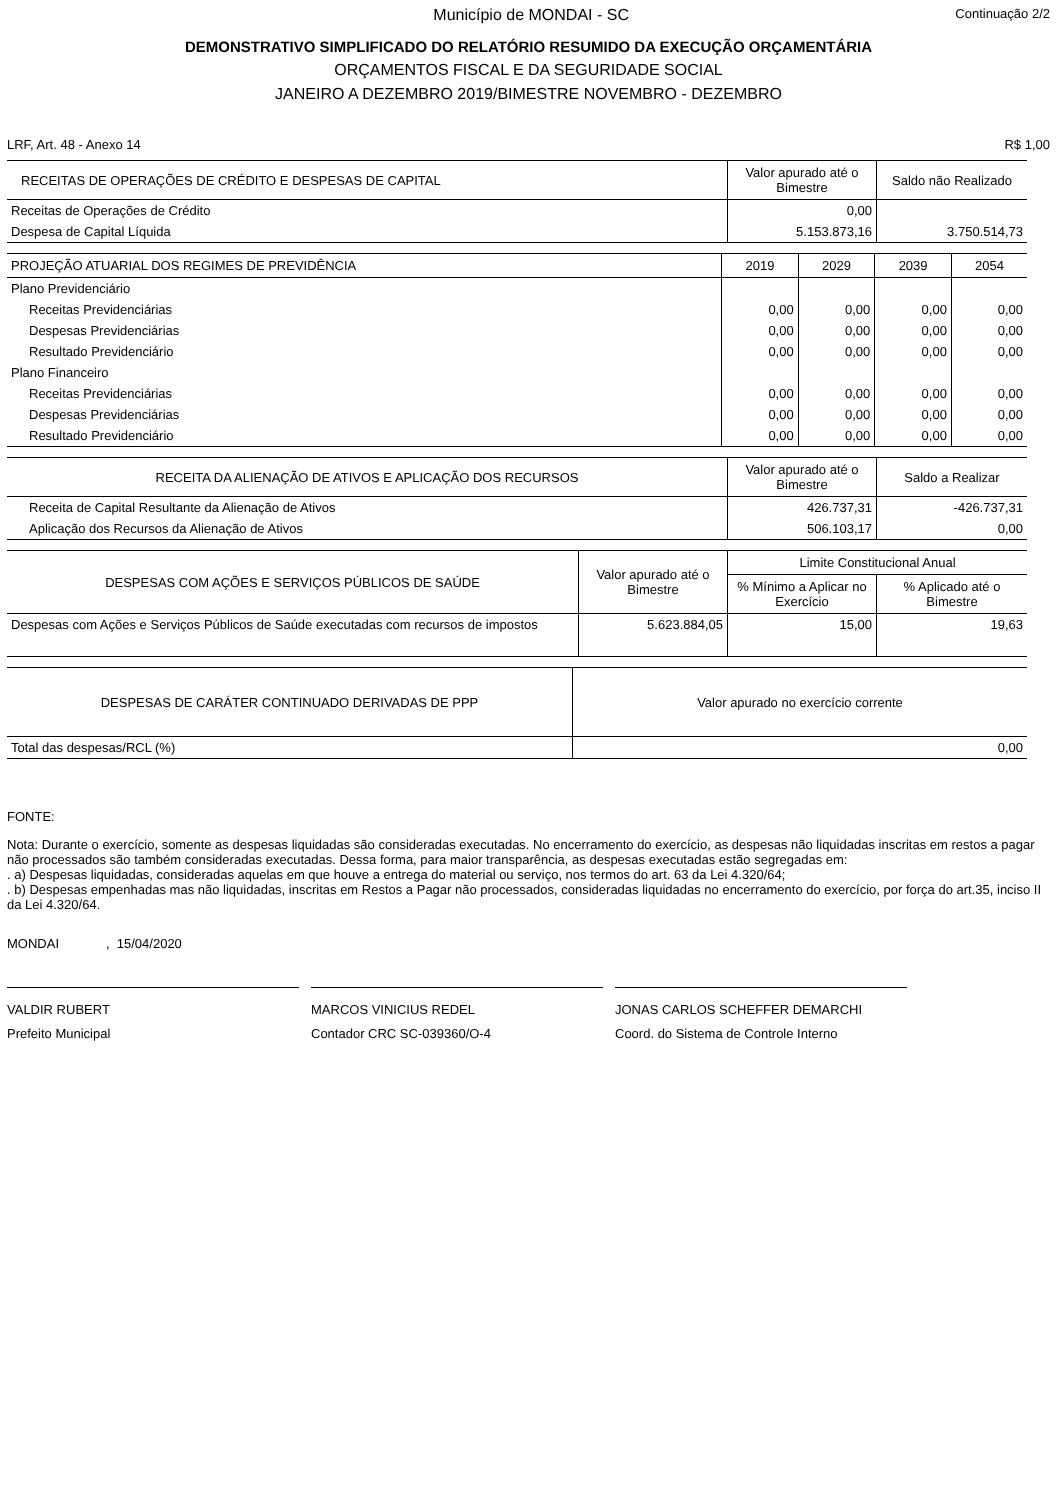Município de MONDAI - SC
Continuação 2/2
DEMONSTRATIVO SIMPLIFICADO DO RELATÓRIO RESUMIDO DA EXECUÇÃO ORÇAMENTÁRIA
ORÇAMENTOS FISCAL E DA SEGURIDADE SOCIAL
JANEIRO A DEZEMBRO 2019/BIMESTRE NOVEMBRO - DEZEMBRO
LRF, Art. 48 - Anexo 14 R$ 1,00
| RECEITAS DE OPERAÇÕES DE CRÉDITO E DESPESAS DE CAPITAL | Valor apurado até o Bimestre | Saldo não Realizado |
| --- | --- | --- |
| Receitas de Operações de Crédito | 0,00 | |
| Despesa de Capital Líquida | 5.153.873,16 | 3.750.514,73 |
| PROJEÇÃO ATUARIAL DOS REGIMES DE PREVIDÊNCIA | 2019 | 2029 | 2039 | 2054 |
| --- | --- | --- | --- | --- |
| Plano Previdenciário | | | | |
| Receitas Previdenciárias | 0,00 | 0,00 | 0,00 | 0,00 |
| Despesas Previdenciárias | 0,00 | 0,00 | 0,00 | 0,00 |
| Resultado Previdenciário | 0,00 | 0,00 | 0,00 | 0,00 |
| Plano Financeiro | | | | |
| Receitas Previdenciárias | 0,00 | 0,00 | 0,00 | 0,00 |
| Despesas Previdenciárias | 0,00 | 0,00 | 0,00 | 0,00 |
| Resultado Previdenciário | 0,00 | 0,00 | 0,00 | 0,00 |
| RECEITA DA ALIENAÇÃO DE ATIVOS E APLICAÇÃO DOS RECURSOS | Valor apurado até o Bimestre | Saldo a Realizar |
| --- | --- | --- |
| Receita de Capital Resultante da Alienação de Ativos | 426.737,31 | -426.737,31 |
| Aplicação dos Recursos da Alienação de Ativos | 506.103,17 | 0,00 |
| DESPESAS COM AÇÕES E SERVIÇOS PÚBLICOS DE SAÚDE | Valor apurado até o Bimestre | Limite Constitucional Anual | |
| --- | --- | --- | --- |
| | | % Mínimo a Aplicar no Exercício | % Aplicado até o Bimestre |
| Despesas com Ações e Serviços Públicos de Saúde executadas com recursos de impostos | 5.623.884,05 | 15,00 | 19,63 |
| DESPESAS DE CARÁTER CONTINUADO DERIVADAS DE PPP | Valor apurado no exercício corrente |
| --- | --- |
| Total das despesas/RCL (%) | 0,00 |
FONTE:
Nota: Durante o exercício, somente as despesas liquidadas são consideradas executadas. No encerramento do exercício, as despesas não liquidadas inscritas em restos a pagar não processados são também consideradas executadas. Dessa forma, para maior transparência, as despesas executadas estão segregadas em:
. a) Despesas liquidadas, consideradas aquelas em que houve a entrega do material ou serviço, nos termos do art. 63 da Lei 4.320/64;
. b) Despesas empenhadas mas não liquidadas, inscritas em Restos a Pagar não processados, consideradas liquidadas no encerramento do exercício, por força do art.35, inciso II da Lei 4.320/64.
MONDAI , 15/04/2020
VALDIR RUBERT
Prefeito Municipal
MARCOS VINICIUS REDEL
Contador CRC SC-039360/O-4
JONAS CARLOS SCHEFFER DEMARCHI
Coord. do Sistema de Controle Interno